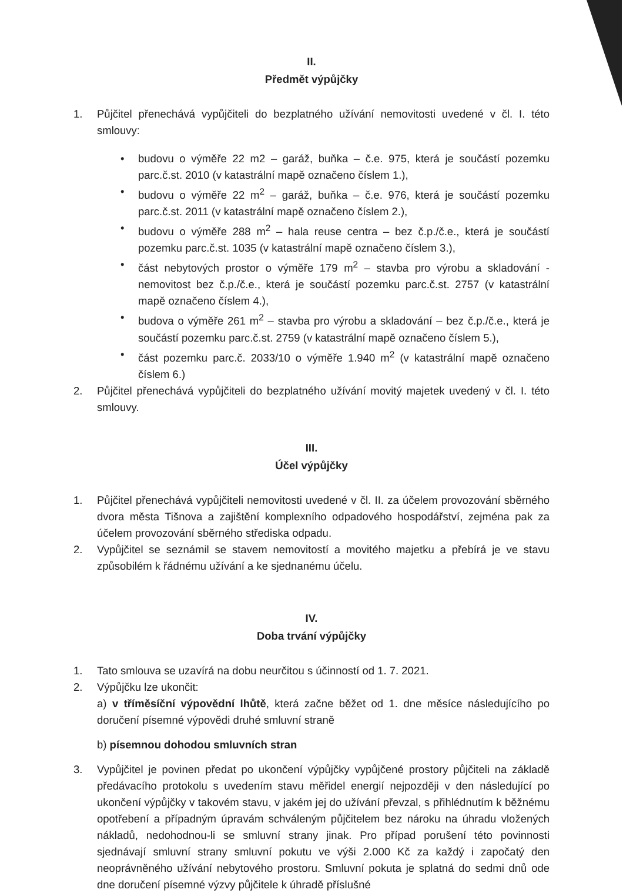II.
Předmět výpůjčky
1. Půjčitel přenechává vypůjčiteli do bezplatného užívání nemovitosti uvedené v čl. I. této smlouvy:
• budovu o výměře 22 m2 – garáž, buňka – č.e. 975, která je součástí pozemku parc.č.st. 2010 (v katastrální mapě označeno číslem 1.),
• budovu o výměře 22 m<sup>2</sup> – garáž, buňka – č.e. 976, která je součástí pozemku parc.č.st. 2011 (v katastrální mapě označeno číslem 2.),
• budovu o výměře 288 m<sup>2</sup> – hala reuse centra – bez č.p./č.e., která je součástí pozemku parc.č.st. 1035 (v katastrální mapě označeno číslem 3.),
• část nebytových prostor o výměře 179 m<sup>2</sup> – stavba pro výrobu a skladování - nemovitost bez č.p./č.e., která je součástí pozemku parc.č.st. 2757 (v katastrální mapě označeno číslem 4.),
• budova o výměře 261 m<sup>2</sup> – stavba pro výrobu a skladování – bez č.p./č.e., která je součástí pozemku parc.č.st. 2759 (v katastrální mapě označeno číslem 5.),
• část pozemku parc.č. 2033/10 o výměře 1.940 m<sup>2</sup> (v katastrální mapě označeno číslem 6.)
2. Půjčitel přenechává vypůjčiteli do bezplatného užívání movitý majetek uvedený v čl. I. této smlouvy.
III.
Účel výpůjčky
1. Půjčitel přenechává vypůjčiteli nemovitosti uvedené v čl. II. za účelem provozování sběrného dvora města Tišnova a zajištění komplexního odpadového hospodářství, zejména pak za účelem provozování sběrného střediska odpadu.
2. Vypůjčitel se seznámil se stavem nemovitostí a movitého majetku a přebírá je ve stavu způsobilém k řádnému užívání a ke sjednanému účelu.
IV.
Doba trvání výpůjčky
1. Tato smlouva se uzavírá na dobu neurčitou s účinností od 1. 7. 2021.
2. Výpůjčku lze ukončit:
a) v tříměsíční výpovědní lhůtě, která začne běžet od 1. dne měsíce následujícího po doručení písemné výpovědi druhé smluvní straně
b) písemnou dohodou smluvních stran
3. Vypůjčitel je povinen předat po ukončení výpůjčky vypůjčené prostory půjčiteli na základě předávacího protokolu s uvedením stavu měřidel energií nejpozději v den následující po ukončení výpůjčky v takovém stavu, v jakém jej do užívání převzal, s přihlédnutím k běžnému opotřebení a případným úpravám schváleným půjčitelem bez nároku na úhradu vložených nákladů, nedohodnou-li se smluvní strany jinak. Pro případ porušení této povinnosti sjednávají smluvní strany smluvní pokutu ve výši 2.000 Kč za každý i započatý den neoprávněného užívání nebytového prostoru. Smluvní pokuta je splatná do sedmi dnů ode dne doručení písemné výzvy půjčitele k úhradě příslušné